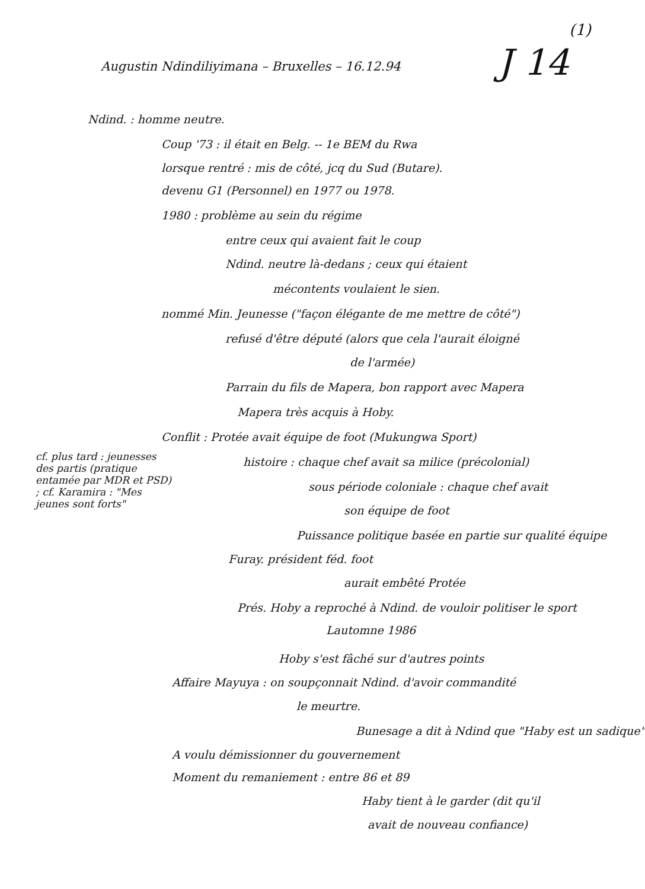(1)
Augustin Ndindiliyimana – Bruxelles – 16.12.94 J 14
Ndind. : homme neutre.
Coup '73 : il était en Belg. -- 1e BEM du Rwa
lorsque rentré : mis de côté, jcq du Sud (Butare).
devenu G1 (Personnel) en 1977 ou 1978.
1980 : problème au sein du régime
entre ceux qui avaient fait le coup
Ndind. neutre là-dedans ; ceux qui étaient
mécontents voulaient le sien.
nommé Min. Jeunesse ("façon élégante de me mettre de côté")
refusé d'être député (alors que cela l'aurait éloigné
de l'armée)
Parrain du fils de Mapera, bon rapport avec Mapera
Mapera très acquis à Hoby.
Conflit : Protée avait équipe de foot (Mukungwa Sport)
cf. plus tard : jeunesses des partis (pratique entamée par MDR et PSD) ; cf. Karamira : "Mes jeunes sont forts"
histoire : chaque chef avait sa milice (précolonial)
sous période coloniale : chaque chef avait
son équipe de foot
Puissance politique basée en partie sur qualité équipe
Furay. président féd. foot
aurait embêté Protée
Prés. Hoby a reproché à Ndind. de vouloir politiser le sport
Lautomne 1986
Hoby s'est fâché sur d'autres points
Affaire Mayuya : on soupçonnait Ndind. d'avoir commandité
le meurtre.
Bunesage a dit à Ndind que "Haby est un sadique"
A voulu démissionner du gouvernement
Moment du remaniement : entre 86 et 89
Haby tient à le garder (dit qu'il
avait de nouveau confiance)